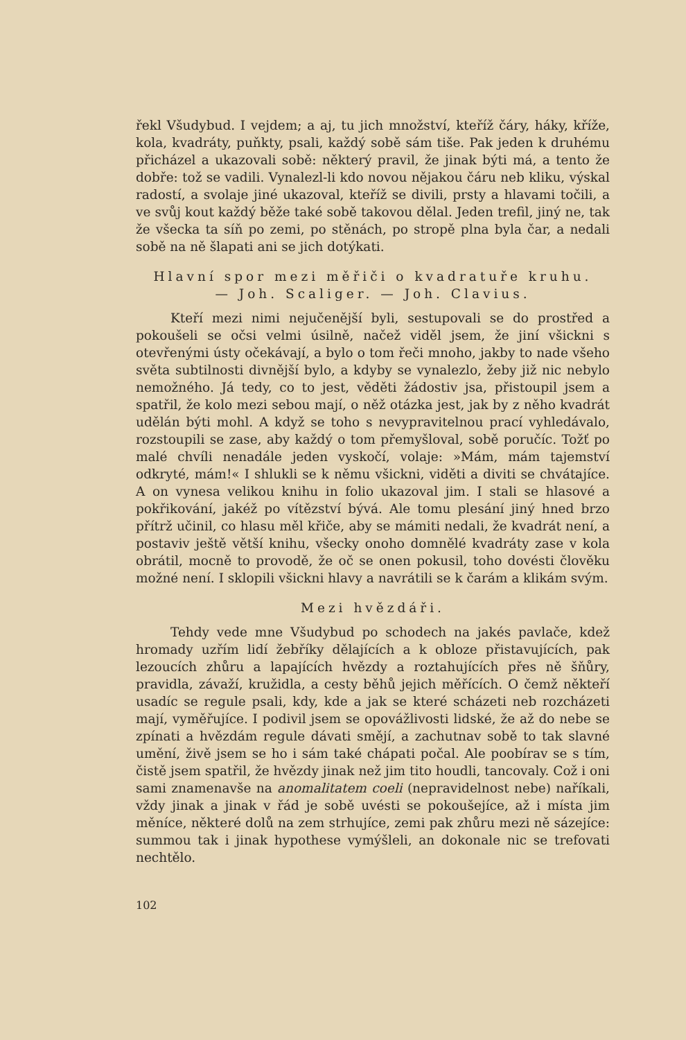řekl Všudybud. I vejdem; a aj, tu jich množství, kteříž čáry, háky, kříže, kola, kvadráty, puňkty, psali, každý sobě sám tiše. Pak jeden k druhému přicházel a ukazovali sobě: některý pravil, že jinak býti má, a tento že dobře: tož se vadili. Vynalezl-li kdo novou nějakou čáru neb kliku, výskal radostí, a svolaje jiné ukazoval, kteříž se divili, prsty a hlavami točili, a ve svůj kout každý běže také sobě takovou dělal. Jeden trefil, jiný ne, tak že všecka ta síň po zemi, po stěnách, po stropě plna byla čar, a nedali sobě na ně šlapati ani se jich dotýkati.
Hlavní spor mezi měřiči o kvadratuře kruhu.
— Joh. Scaliger. — Joh. Clavius.
Kteří mezi nimi nejučenější byli, sestupovali se do prostřed a pokoušeli se očsi velmi úsilně, načež viděl jsem, že jiní všickni s otevřenými ústy očekávají, a bylo o tom řeči mnoho, jakby to nade všeho světa subtilnosti divnější bylo, a kdyby se vynalezlo, žeby již nic nebylo nemožného. Já tedy, co to jest, věděti žádostiv jsa, přistoupil jsem a spatřil, že kolo mezi sebou mají, o něž otázka jest, jak by z něho kvadrát udělán býti mohl. A když se toho s nevypravitelnou prací vyhledávalo, rozstoupili se zase, aby každý o tom přemyšloval, sobě poručíc. Tožť po malé chvíli nenadále jeden vyskočí, volaje: »Mám, mám tajemství odkryté, mám!« I shlukli se k němu všickni, viděti a diviti se chvátajíce. A on vynesa velikou knihu in folio ukazoval jim. I stali se hlasové a pokřikování, jakéž po vítězství bývá. Ale tomu plesání jiný hned brzo přítrž učinil, co hlasu měl křiče, aby se mámiti nedali, že kvadrát není, a postaviv ještě větší knihu, všecky onoho domnělé kvadráty zase v kola obrátil, mocně to provodě, že oč se onen pokusil, toho dovésti člověku možné není. I sklopili všickni hlavy a navrátili se k čarám a klikám svým.
Mezi hvězdáři.
Tehdy vede mne Všudybud po schodech na jakés pavlače, kdež hromady uzřím lidí žebříky dělajících a k obloze přistavujících, pak lezoucích zhůru a lapajících hvězdy a roztahujících přes ně šňůry, pravidla, závaží, kružidla, a cesty běhů jejich měřících. O čemž někteří usadíc se regule psali, kdy, kde a jak se které scházeti neb rozcházeti mají, vyměřujíce. I podivil jsem se opovážlivosti lidské, že až do nebe se zpínati a hvězdám regule dávati smějí, a zachutnav sobě to tak slavné umění, živě jsem se ho i sám také chápati počal. Ale poobírav se s tím, čistě jsem spatřil, že hvězdy jinak než jim tito houdli, tancovaly. Což i oni sami znamenavše na anomalitatem coeli (nepravidelnost nebe) naříkali, vždy jinak a jinak v řád je sobě uvésti se pokoušejíce, až i místa jim měníce, některé dolů na zem strhujíce, zemi pak zhůru mezi ně sázejíce: summou tak i jinak hypothese vymýšleli, an dokonale nic se trefovati nechtělo.
102